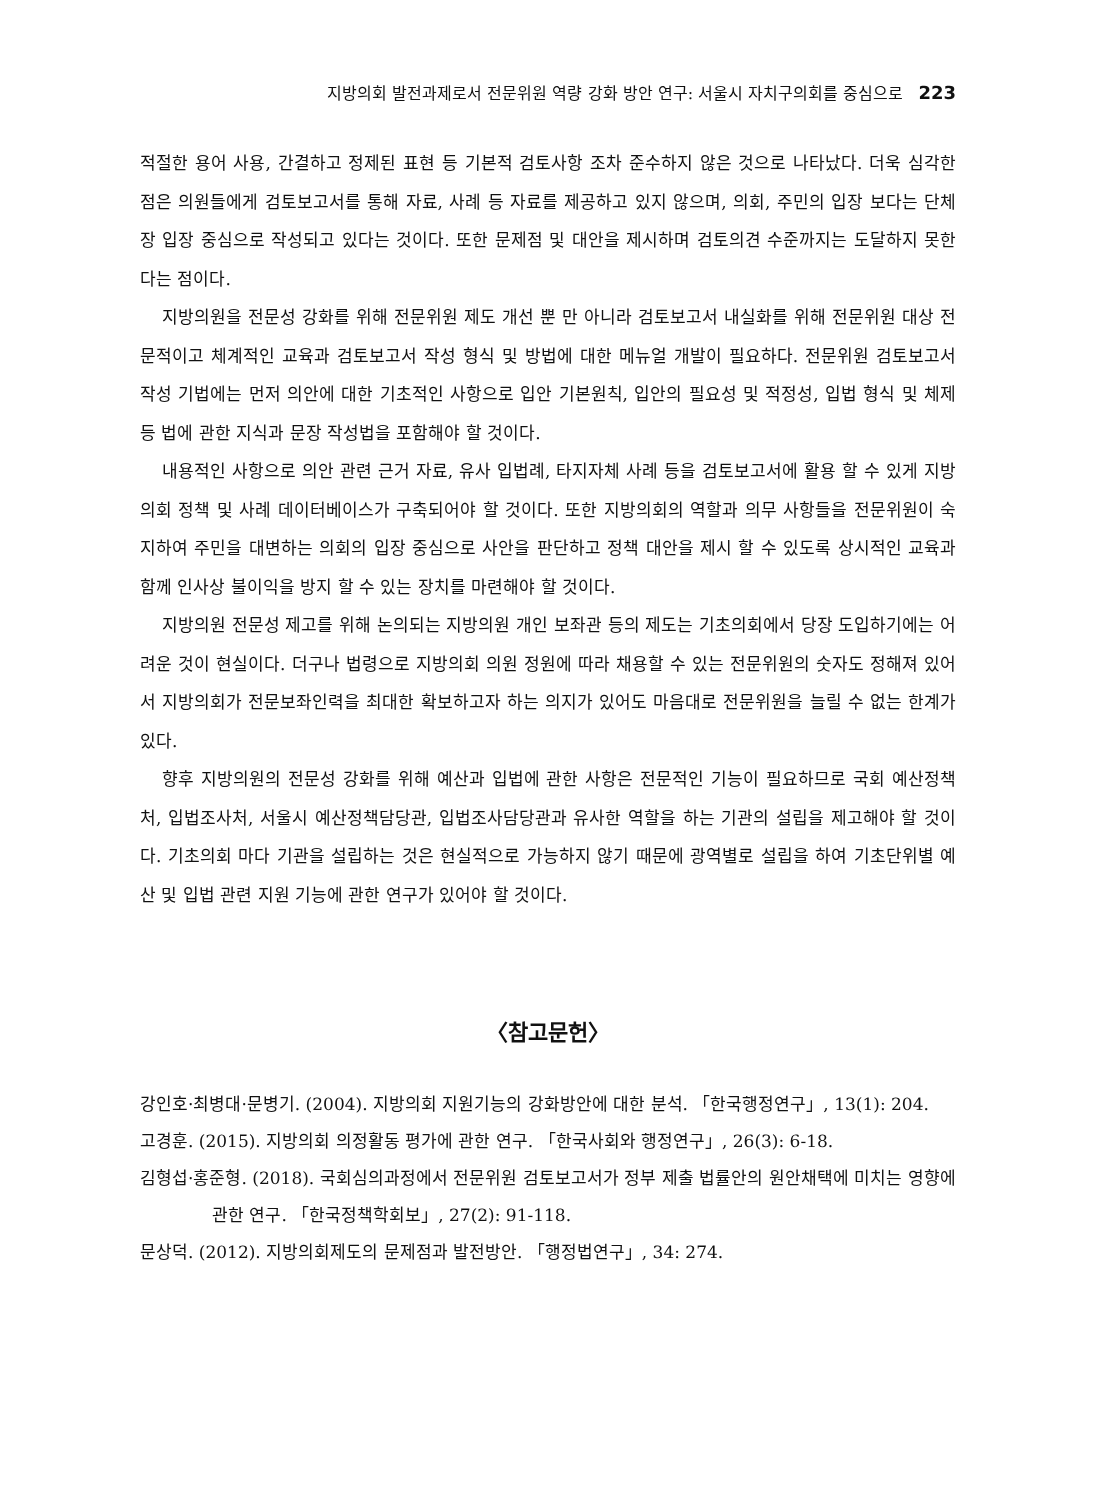지방의회 발전과제로서 전문위원 역량 강화 방안 연구: 서울시 자치구의회를 중심으로 223
적절한 용어 사용, 간결하고 정제된 표현 등 기본적 검토사항 조차 준수하지 않은 것으로 나타났다. 더욱 심각한 점은 의원들에게 검토보고서를 통해 자료, 사례 등 자료를 제공하고 있지 않으며, 의회, 주민의 입장 보다는 단체장 입장 중심으로 작성되고 있다는 것이다. 또한 문제점 및 대안을 제시하며 검토의견 수준까지는 도달하지 못한다는 점이다.
지방의원을 전문성 강화를 위해 전문위원 제도 개선 뿐 만 아니라 검토보고서 내실화를 위해 전문위원 대상 전문적이고 체계적인 교육과 검토보고서 작성 형식 및 방법에 대한 메뉴얼 개발이 필요하다. 전문위원 검토보고서 작성 기법에는 먼저 의안에 대한 기초적인 사항으로 입안 기본원칙, 입안의 필요성 및 적정성, 입법 형식 및 체제 등 법에 관한 지식과 문장 작성법을 포함해야 할 것이다.
내용적인 사항으로 의안 관련 근거 자료, 유사 입법례, 타지자체 사례 등을 검토보고서에 활용 할 수 있게 지방의회 정책 및 사례 데이터베이스가 구축되어야 할 것이다. 또한 지방의회의 역할과 의무 사항들을 전문위원이 숙지하여 주민을 대변하는 의회의 입장 중심으로 사안을 판단하고 정책 대안을 제시 할 수 있도록 상시적인 교육과 함께 인사상 불이익을 방지 할 수 있는 장치를 마련해야 할 것이다.
지방의원 전문성 제고를 위해 논의되는 지방의원 개인 보좌관 등의 제도는 기초의회에서 당장 도입하기에는 어려운 것이 현실이다. 더구나 법령으로 지방의회 의원 정원에 따라 채용할 수 있는 전문위원의 숫자도 정해져 있어서 지방의회가 전문보좌인력을 최대한 확보하고자 하는 의지가 있어도 마음대로 전문위원을 늘릴 수 없는 한계가 있다.
향후 지방의원의 전문성 강화를 위해 예산과 입법에 관한 사항은 전문적인 기능이 필요하므로 국회 예산정책처, 입법조사처, 서울시 예산정책담당관, 입법조사담당관과 유사한 역할을 하는 기관의 설립을 제고해야 할 것이다. 기초의회 마다 기관을 설립하는 것은 현실적으로 가능하지 않기 때문에 광역별로 설립을 하여 기초단위별 예산 및 입법 관련 지원 기능에 관한 연구가 있어야 할 것이다.
〈참고문헌〉
강인호·최병대·문병기. (2004). 지방의회 지원기능의 강화방안에 대한 분석. 「한국행정연구」, 13(1): 204.
고경훈. (2015). 지방의회 의정활동 평가에 관한 연구. 「한국사회와 행정연구」, 26(3): 6-18.
김형섭·홍준형. (2018). 국회심의과정에서 전문위원 검토보고서가 정부 제출 법률안의 원안채택에 미치는 영향에 관한 연구. 「한국정책학회보」, 27(2): 91-118.
문상덕. (2012). 지방의회제도의 문제점과 발전방안. 「행정법연구」, 34: 274.